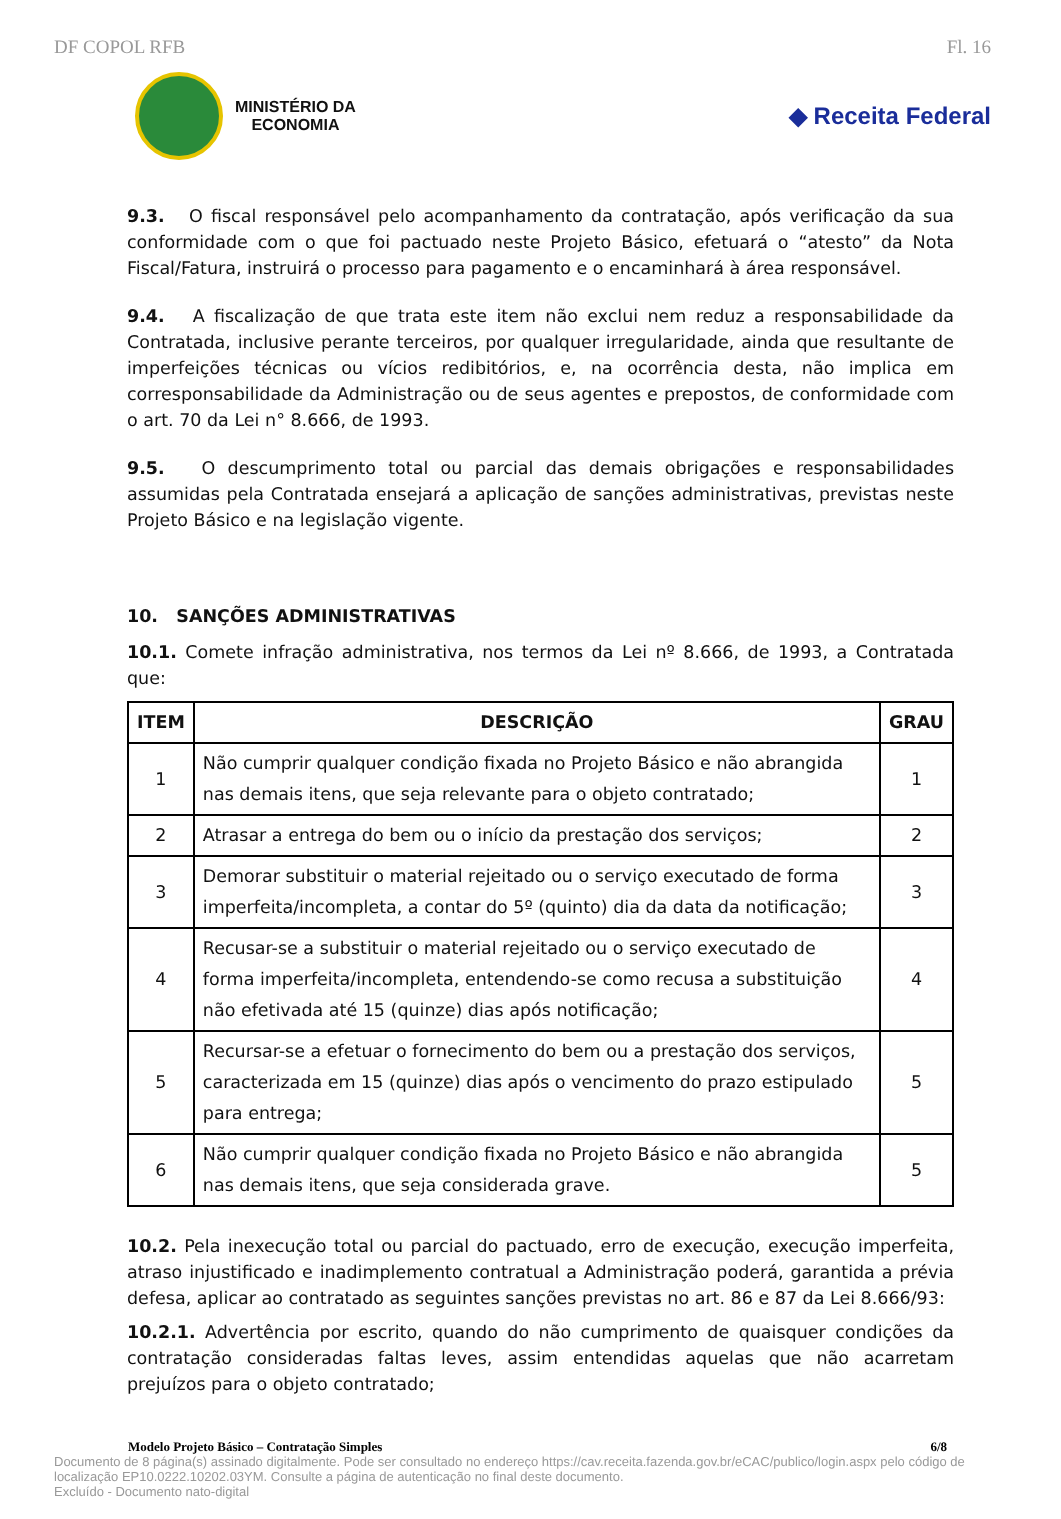DF COPOL RFB Fl. 16
MINISTÉRIO DA
ECONOMIA
◆ Receita Federal
9.3. O fiscal responsável pelo acompanhamento da contratação, após verificação da sua conformidade com o que foi pactuado neste Projeto Básico, efetuará o “atesto” da Nota Fiscal/Fatura, instruirá o processo para pagamento e o encaminhará à área responsável.
9.4. A fiscalização de que trata este item não exclui nem reduz a responsabilidade da Contratada, inclusive perante terceiros, por qualquer irregularidade, ainda que resultante de imperfeições técnicas ou vícios redibitórios, e, na ocorrência desta, não implica em corresponsabilidade da Administração ou de seus agentes e prepostos, de conformidade com o art. 70 da Lei n° 8.666, de 1993.
9.5. O descumprimento total ou parcial das demais obrigações e responsabilidades assumidas pela Contratada ensejará a aplicação de sanções administrativas, previstas neste Projeto Básico e na legislação vigente.
10. SANÇÕES ADMINISTRATIVAS
10.1. Comete infração administrativa, nos termos da Lei nº 8.666, de 1993, a Contratada que:
| ITEM | DESCRIÇÃO | GRAU |
| --- | --- | --- |
| 1 | Não cumprir qualquer condição fixada no Projeto Básico e não abrangida nas demais itens, que seja relevante para o objeto contratado; | 1 |
| 2 | Atrasar a entrega do bem ou o início da prestação dos serviços; | 2 |
| 3 | Demorar substituir o material rejeitado ou o serviço executado de forma imperfeita/incompleta, a contar do 5º (quinto) dia da data da notificação; | 3 |
| 4 | Recusar-se a substituir o material rejeitado ou o serviço executado de forma imperfeita/incompleta, entendendo-se como recusa a substituição não efetivada até 15 (quinze) dias após notificação; | 4 |
| 5 | Recursar-se a efetuar o fornecimento do bem ou a prestação dos serviços, caracterizada em 15 (quinze) dias após o vencimento do prazo estipulado para entrega; | 5 |
| 6 | Não cumprir qualquer condição fixada no Projeto Básico e não abrangida nas demais itens, que seja considerada grave. | 5 |
10.2. Pela inexecução total ou parcial do pactuado, erro de execução, execução imperfeita, atraso injustificado e inadimplemento contratual a Administração poderá, garantida a prévia defesa, aplicar ao contratado as seguintes sanções previstas no art. 86 e 87 da Lei 8.666/93:
10.2.1. Advertência por escrito, quando do não cumprimento de quaisquer condições da contratação consideradas faltas leves, assim entendidas aquelas que não acarretam prejuízos para o objeto contratado;
Modelo Projeto Básico – Contratação Simples 6/8
Documento de 8 página(s) assinado digitalmente. Pode ser consultado no endereço https://cav.receita.fazenda.gov.br/eCAC/publico/login.aspx pelo código de localização EP10.0222.10202.03YM. Consulte a página de autenticação no final deste documento.
Excluído - Documento nato-digital